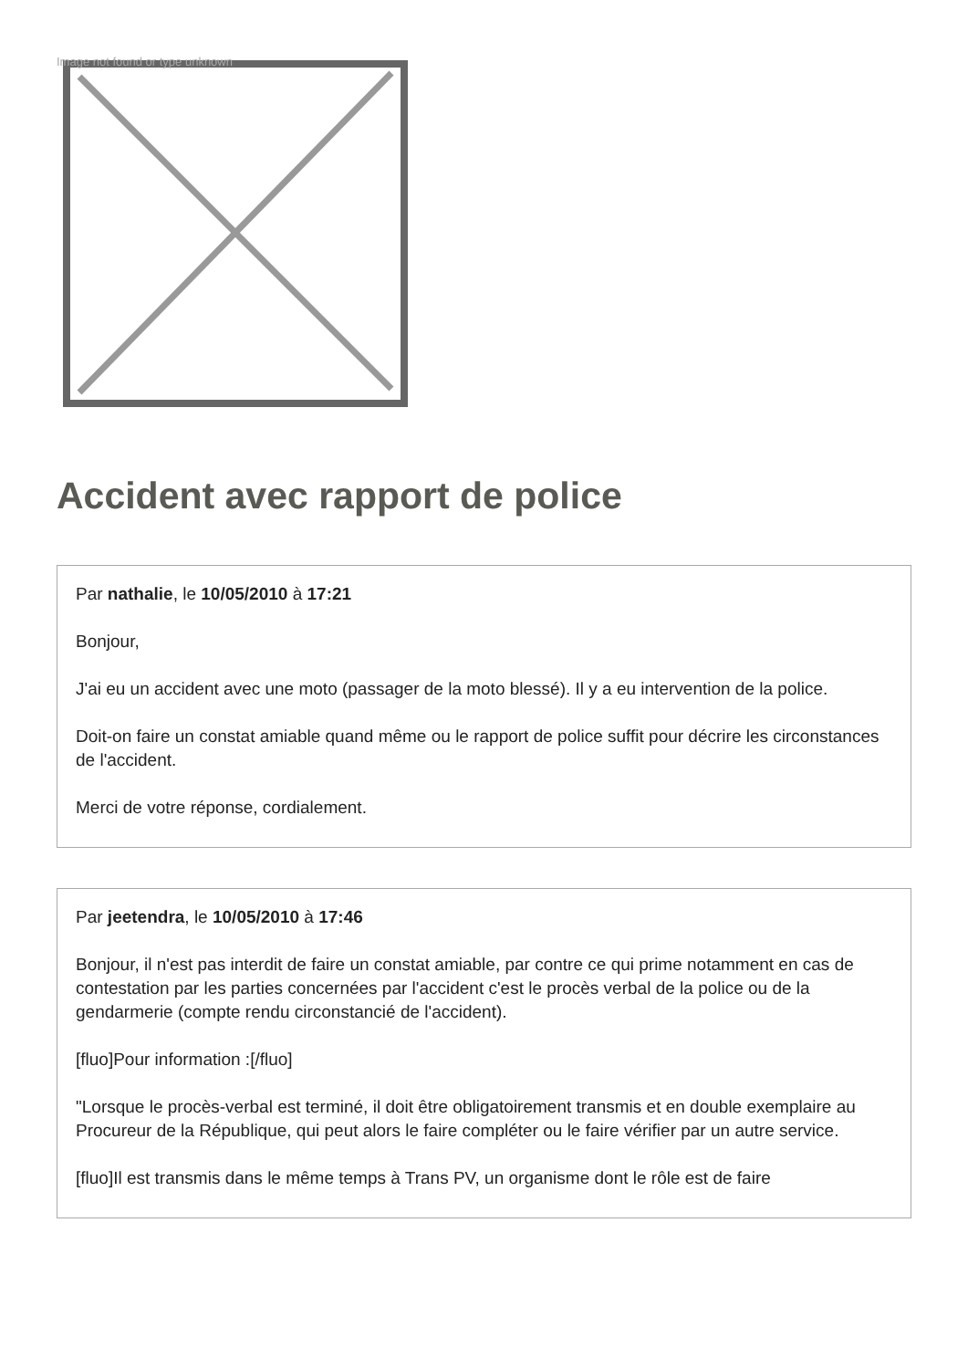Image not found or type unknown
Accident avec rapport de police
Par nathalie, le 10/05/2010 à 17:21
Bonjour,
J'ai eu un accident avec une moto (passager de la moto blessé). Il y a eu intervention de la police.
Doit-on faire un constat amiable quand même ou le rapport de police suffit pour décrire les circonstances de l'accident.
Merci de votre réponse, cordialement.
Par jeetendra, le 10/05/2010 à 17:46
Bonjour, il n'est pas interdit de faire un constat amiable, par contre ce qui prime notamment en cas de contestation par les parties concernées par l'accident c'est le procès verbal de la police ou de la gendarmerie (compte rendu circonstancié de l'accident).
[fluo]Pour information :[/fluo]
"Lorsque le procès-verbal est terminé, il doit être obligatoirement transmis et en double exemplaire au Procureur de la République, qui peut alors le faire compléter ou le faire vérifier par un autre service.
[fluo]Il est transmis dans le même temps à Trans PV, un organisme dont le rôle est de faire